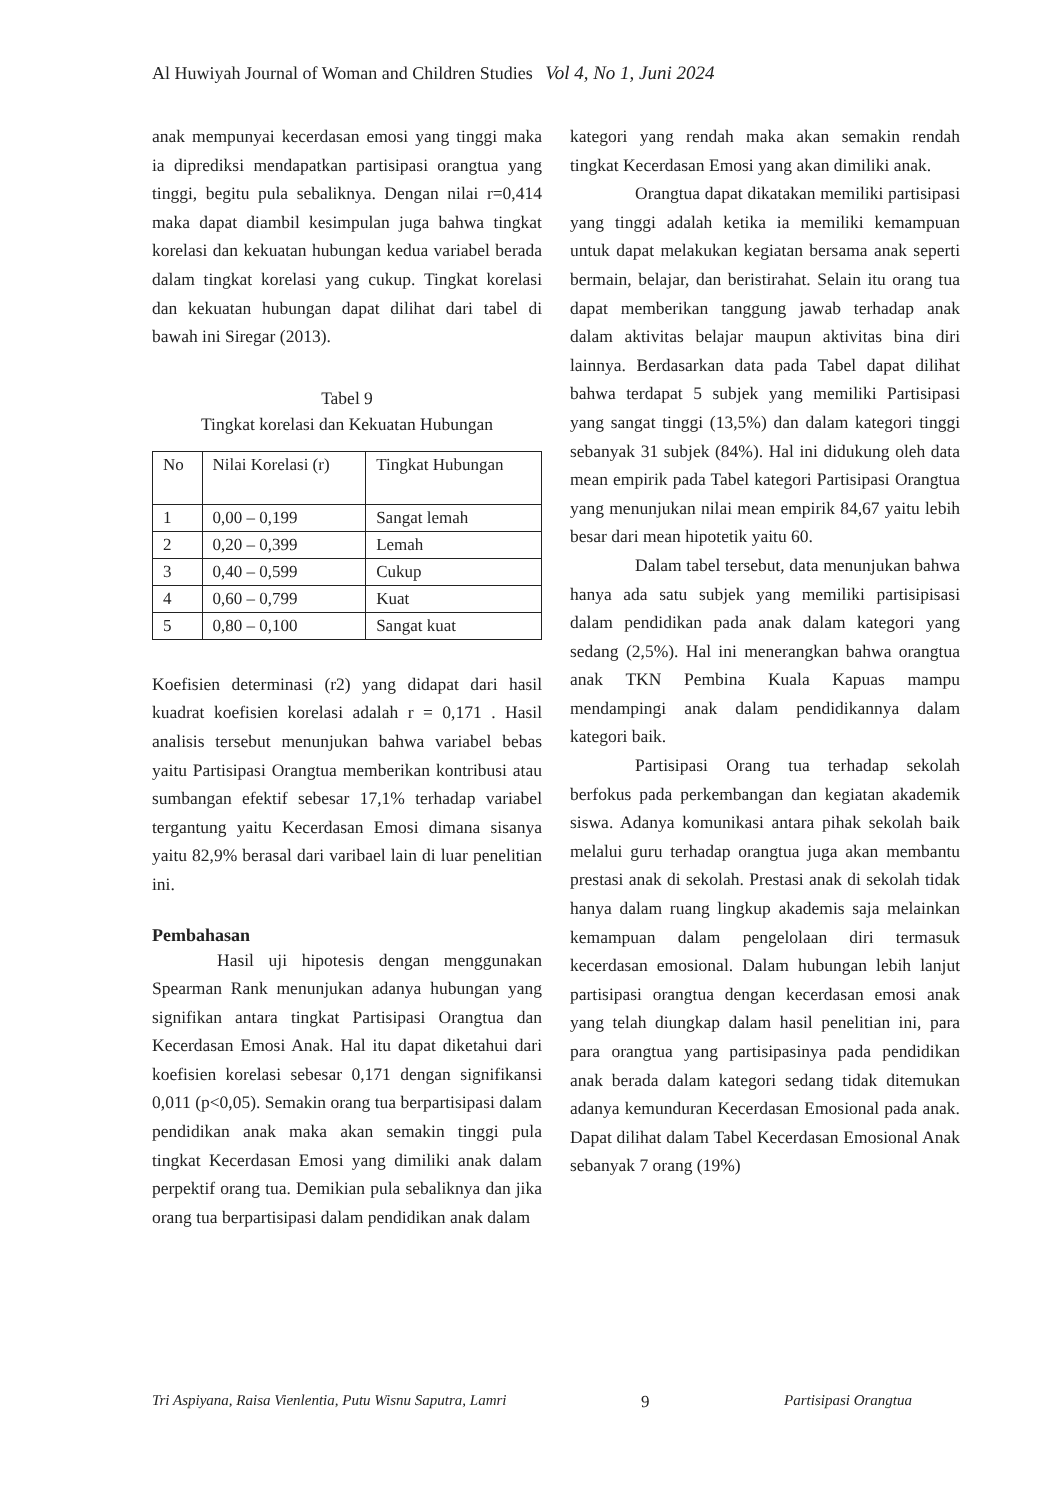Al Huwiyah Journal of Woman and Children Studies Vol 4, No 1, Juni 2024
anak mempunyai kecerdasan emosi yang tinggi maka ia diprediksi mendapatkan partisipasi orangtua yang tinggi, begitu pula sebaliknya. Dengan nilai r=0,414 maka dapat diambil kesimpulan juga bahwa tingkat korelasi dan kekuatan hubungan kedua variabel berada dalam tingkat korelasi yang cukup. Tingkat korelasi dan kekuatan hubungan dapat dilihat dari tabel di bawah ini Siregar (2013).
Tabel 9
Tingkat korelasi dan Kekuatan Hubungan
| No | Nilai Korelasi (r) | Tingkat Hubungan |
| 1 | 0,00 – 0,199 | Sangat lemah |
| 2 | 0,20 – 0,399 | Lemah |
| 3 | 0,40 – 0,599 | Cukup |
| 4 | 0,60 – 0,799 | Kuat |
| 5 | 0,80 – 0,100 | Sangat kuat |
Koefisien determinasi (r2) yang didapat dari hasil kuadrat koefisien korelasi adalah r = 0,171 . Hasil analisis tersebut menunjukan bahwa variabel bebas yaitu Partisipasi Orangtua memberikan kontribusi atau sumbangan efektif sebesar 17,1% terhadap variabel tergantung yaitu Kecerdasan Emosi dimana sisanya yaitu 82,9% berasal dari varibael lain di luar penelitian ini.
Pembahasan
Hasil uji hipotesis dengan menggunakan Spearman Rank menunjukan adanya hubungan yang signifikan antara tingkat Partisipasi Orangtua dan Kecerdasan Emosi Anak. Hal itu dapat diketahui dari koefisien korelasi sebesar 0,171 dengan signifikansi 0,011 (p<0,05). Semakin orang tua berpartisipasi dalam pendidikan anak maka akan semakin tinggi pula tingkat Kecerdasan Emosi yang dimiliki anak dalam perpektif orang tua. Demikian pula sebaliknya dan jika orang tua berpartisipasi dalam pendidikan anak dalam
kategori yang rendah maka akan semakin rendah tingkat Kecerdasan Emosi yang akan dimiliki anak.
Orangtua dapat dikatakan memiliki partisipasi yang tinggi adalah ketika ia memiliki kemampuan untuk dapat melakukan kegiatan bersama anak seperti bermain, belajar, dan beristirahat. Selain itu orang tua dapat memberikan tanggung jawab terhadap anak dalam aktivitas belajar maupun aktivitas bina diri lainnya. Berdasarkan data pada Tabel dapat dilihat bahwa terdapat 5 subjek yang memiliki Partisipasi yang sangat tinggi (13,5%) dan dalam kategori tinggi sebanyak 31 subjek (84%). Hal ini didukung oleh data mean empirik pada Tabel kategori Partisipasi Orangtua yang menunjukan nilai mean empirik 84,67 yaitu lebih besar dari mean hipotetik yaitu 60.
Dalam tabel tersebut, data menunjukan bahwa hanya ada satu subjek yang memiliki partisipisasi dalam pendidikan pada anak dalam kategori yang sedang (2,5%). Hal ini menerangkan bahwa orangtua anak TKN Pembina Kuala Kapuas mampu mendampingi anak dalam pendidikannya dalam kategori baik.
Partisipasi Orang tua terhadap sekolah berfokus pada perkembangan dan kegiatan akademik siswa. Adanya komunikasi antara pihak sekolah baik melalui guru terhadap orangtua juga akan membantu prestasi anak di sekolah. Prestasi anak di sekolah tidak hanya dalam ruang lingkup akademis saja melainkan kemampuan dalam pengelolaan diri termasuk kecerdasan emosional. Dalam hubungan lebih lanjut partisipasi orangtua dengan kecerdasan emosi anak yang telah diungkap dalam hasil penelitian ini, para para orangtua yang partisipasinya pada pendidikan anak berada dalam kategori sedang tidak ditemukan adanya kemunduran Kecerdasan Emosional pada anak. Dapat dilihat dalam Tabel Kecerdasan Emosional Anak sebanyak 7 orang (19%)
Tri Aspiyana, Raisa Vienlentia, Putu Wisnu Saputra, Lamri 9 Partisipasi Orangtua